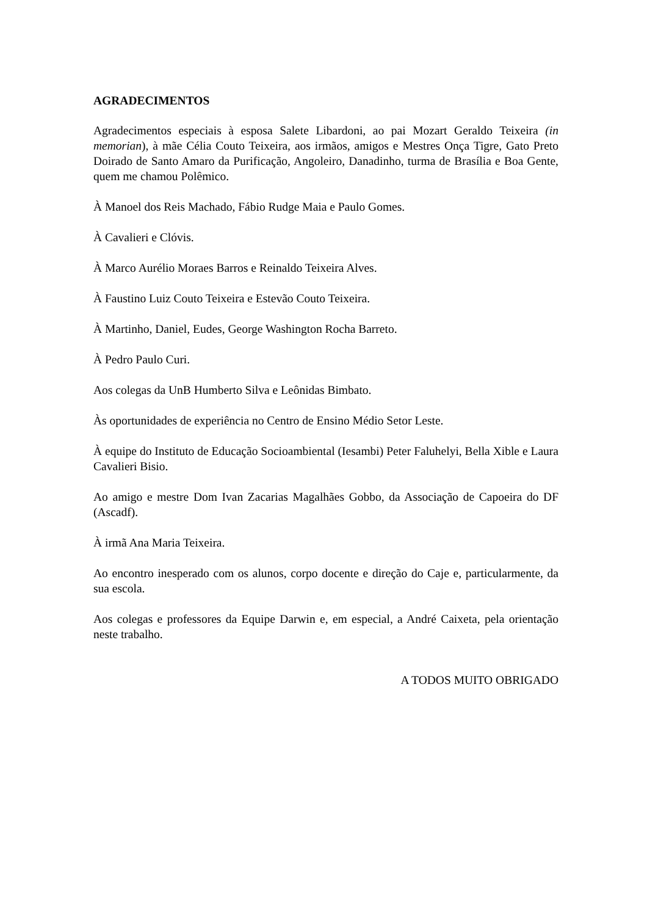AGRADECIMENTOS
Agradecimentos especiais à esposa Salete Libardoni, ao pai Mozart Geraldo Teixeira (in memorian), à mãe Célia Couto Teixeira, aos irmãos, amigos e Mestres Onça Tigre, Gato Preto Doirado de Santo Amaro da Purificação, Angoleiro, Danadinho, turma de Brasília e Boa Gente, quem me chamou Polêmico.
À Manoel dos Reis Machado, Fábio Rudge Maia e Paulo Gomes.
À Cavalieri e Clóvis.
À Marco Aurélio Moraes Barros e Reinaldo Teixeira Alves.
À Faustino Luiz Couto Teixeira e Estevão Couto Teixeira.
À Martinho, Daniel, Eudes, George Washington Rocha Barreto.
À Pedro Paulo Curi.
Aos colegas da UnB Humberto Silva e Leônidas Bimbato.
Às oportunidades de experiência no Centro de Ensino Médio Setor Leste.
À equipe do Instituto de Educação Socioambiental (Iesambi) Peter Faluhelyi, Bella Xible e Laura Cavalieri Bisio.
Ao amigo e mestre Dom Ivan Zacarias Magalhães Gobbo, da Associação de Capoeira do DF (Ascadf).
À irmã Ana Maria Teixeira.
Ao encontro inesperado com os alunos, corpo docente e direção do Caje e, particularmente, da sua escola.
Aos colegas e professores da Equipe Darwin e, em especial, a André Caixeta, pela orientação neste trabalho.
A TODOS MUITO OBRIGADO